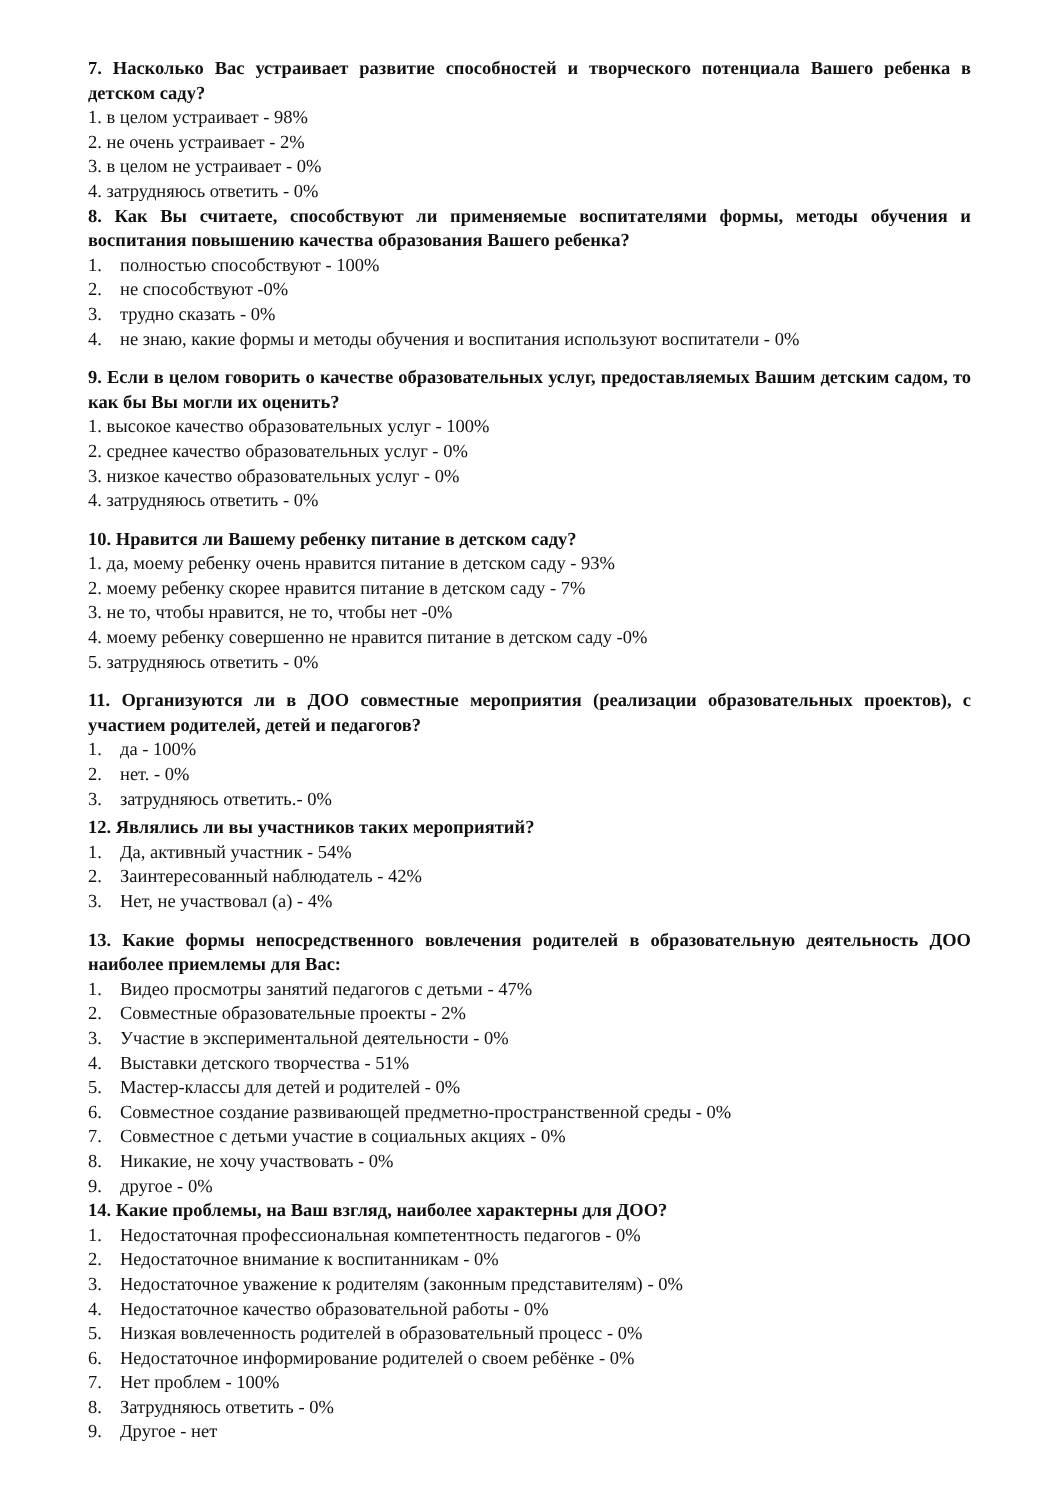7. Насколько Вас устраивает развитие способностей и творческого потенциала Вашего ребенка в детском саду?
1. в целом устраивает - 98%
2. не очень устраивает - 2%
3. в целом не устраивает - 0%
4. затрудняюсь ответить - 0%
8. Как Вы считаете, способствуют ли применяемые воспитателями формы, методы обучения и воспитания повышению качества образования Вашего ребенка?
1. полностью способствуют - 100%
2. не способствуют -0%
3. трудно сказать - 0%
4. не знаю, какие формы и методы обучения и воспитания используют воспитатели - 0%
9. Если в целом говорить о качестве образовательных услуг, предоставляемых Вашим детским садом, то как бы Вы могли их оценить?
1. высокое качество образовательных услуг - 100%
2. среднее качество образовательных услуг - 0%
3. низкое качество образовательных услуг - 0%
4. затрудняюсь ответить - 0%
10. Нравится ли Вашему ребенку питание в детском саду?
1. да, моему ребенку очень нравится питание в детском саду - 93%
2. моему ребенку скорее нравится питание в детском саду - 7%
3. не то, чтобы нравится, не то, чтобы нет -0%
4. моему ребенку совершенно не нравится питание в детском саду -0%
5. затрудняюсь ответить - 0%
11. Организуются ли в ДОО совместные мероприятия (реализации образовательных проектов), с участием родителей, детей и педагогов?
1. да - 100%
2. нет. - 0%
3. затрудняюсь ответить.- 0%
12. Являлись ли вы участников таких мероприятий?
1. Да, активный участник - 54%
2. Заинтересованный наблюдатель - 42%
3. Нет, не участвовал (а) - 4%
13. Какие формы непосредственного вовлечения родителей в образовательную деятельность ДОО наиболее приемлемы для Вас:
1. Видео просмотры занятий педагогов с детьми - 47%
2. Совместные образовательные проекты - 2%
3. Участие в экспериментальной деятельности - 0%
4. Выставки детского творчества - 51%
5. Мастер-классы для детей и родителей - 0%
6. Совместное создание развивающей предметно-пространственной среды - 0%
7. Совместное с детьми участие в социальных акциях - 0%
8. Никакие, не хочу участвовать - 0%
9. другое - 0%
14. Какие проблемы, на Ваш взгляд, наиболее характерны для ДОО?
1. Недостаточная профессиональная компетентность педагогов - 0%
2. Недостаточное внимание к воспитанникам - 0%
3. Недостаточное уважение к родителям (законным представителям) - 0%
4. Недостаточное качество образовательной работы - 0%
5. Низкая вовлеченность родителей в образовательный процесс - 0%
6. Недостаточное информирование родителей о своем ребёнке - 0%
7. Нет проблем - 100%
8. Затрудняюсь ответить - 0%
9. Другое - нет